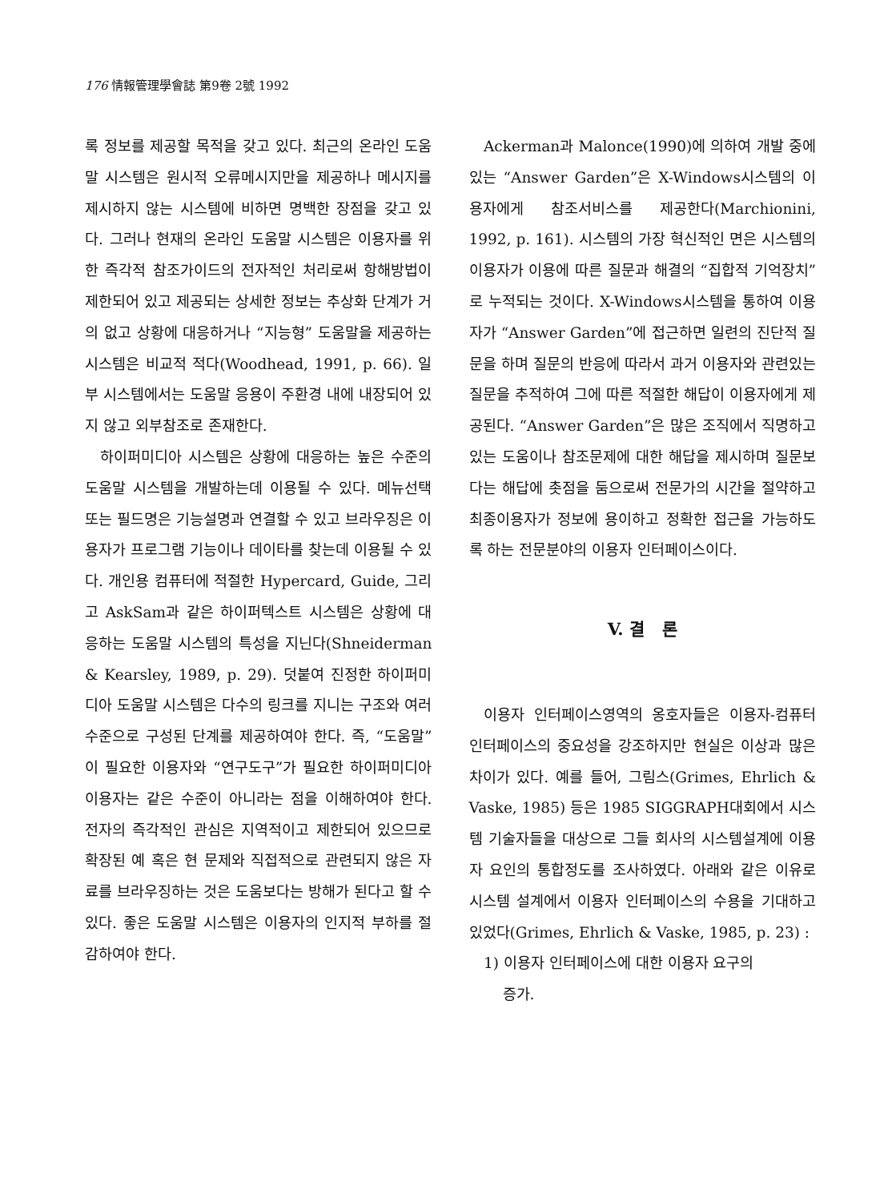176 情報管理學會誌 第9卷 2號 1992
록 정보를 제공할 목적을 갖고 있다. 최근의 온라인 도움말 시스템은 원시적 오류메시지만을 제공하나 메시지를 제시하지 않는 시스템에 비하면 명백한 장점을 갖고 있다. 그러나 현재의 온라인 도움말 시스템은 이용자를 위한 즉각적 참조가이드의 전자적인 처리로써 항해방법이 제한되어 있고 제공되는 상세한 정보는 추상화 단계가 거의 없고 상황에 대응하거나 “지능형” 도움말을 제공하는 시스템은 비교적 적다(Woodhead, 1991, p. 66). 일부 시스템에서는 도움말 응용이 주환경 내에 내장되어 있지 않고 외부참조로 존재한다.
하이퍼미디아 시스템은 상황에 대응하는 높은 수준의 도움말 시스템을 개발하는데 이용될 수 있다. 메뉴선택 또는 필드명은 기능설명과 연결할 수 있고 브라우징은 이용자가 프로그램 기능이나 데이타를 찾는데 이용될 수 있다. 개인용 컴퓨터에 적절한 Hypercard, Guide, 그리고 AskSam과 같은 하이퍼텍스트 시스템은 상황에 대응하는 도움말 시스템의 특성을 지닌다(Shneiderman & Kearsley, 1989, p. 29). 덧붙여 진정한 하이퍼미디아 도움말 시스템은 다수의 링크를 지니는 구조와 여러 수준으로 구성된 단계를 제공하여야 한다. 즉, “도움말”이 필요한 이용자와 “연구도구”가 필요한 하이퍼미디아 이용자는 같은 수준이 아니라는 점을 이해하여야 한다. 전자의 즉각적인 관심은 지역적이고 제한되어 있으므로 확장된 예 혹은 현 문제와 직접적으로 관련되지 않은 자료를 브라우징하는 것은 도움보다는 방해가 된다고 할 수 있다. 좋은 도움말 시스템은 이용자의 인지적 부하를 절감하여야 한다.
Ackerman과 Malonce(1990)에 의하여 개발 중에 있는 “Answer Garden”은 X-Windows시스템의 이용자에게 참조서비스를 제공한다(Marchionini, 1992, p. 161). 시스템의 가장 혁신적인 면은 시스템의 이용자가 이용에 따른 질문과 해결의 “집합적 기억장치”로 누적되는 것이다. X-Windows시스템을 통하여 이용자가 “Answer Garden”에 접근하면 일련의 진단적 질문을 하며 질문의 반응에 따라서 과거 이용자와 관련있는 질문을 추적하여 그에 따른 적절한 해답이 이용자에게 제공된다. “Answer Garden”은 많은 조직에서 직명하고 있는 도움이나 참조문제에 대한 해답을 제시하며 질문보다는 해답에 촛점을 둠으로써 전문가의 시간을 절약하고 최종이용자가 정보에 용이하고 정확한 접근을 가능하도록 하는 전문분야의 이용자 인터페이스이다.
V. 결 론
이용자 인터페이스영역의 옹호자들은 이용자-컴퓨터 인터페이스의 중요성을 강조하지만 현실은 이상과 많은 차이가 있다. 예를 들어, 그림스(Grimes, Ehrlich & Vaske, 1985) 등은 1985 SIGGRAPH대회에서 시스템 기술자들을 대상으로 그들 회사의 시스템설계에 이용자 요인의 통합정도를 조사하였다. 아래와 같은 이유로 시스템 설계에서 이용자 인터페이스의 수용을 기대하고 있었다(Grimes, Ehrlich & Vaske, 1985, p. 23) :
1) 이용자 인터페이스에 대한 이용자 요구의
증가.